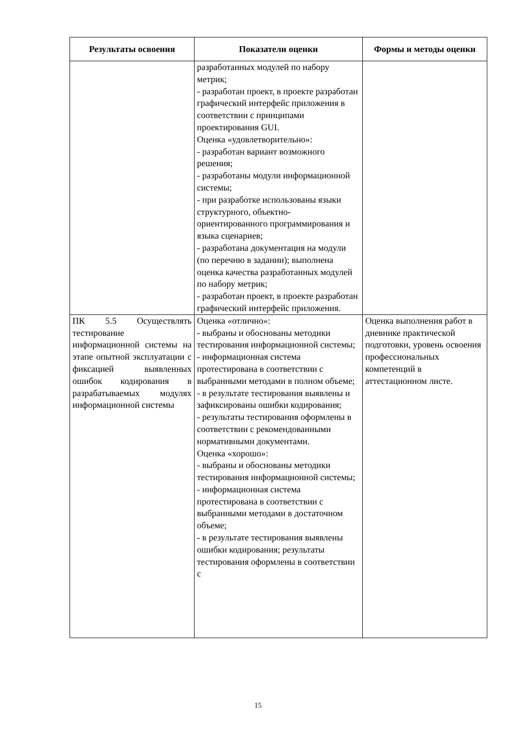| Результаты освоения | Показатели оценки | Формы и методы оценки |
| --- | --- | --- |
| | разработанных модулей по набору метрик; - разработан проект, в проекте разработан графический интерфейс приложения в соответствии с принципами проектирования GUI. Оценка «удовлетворительно»: - разработан вариант возможного решения; - разработаны модули информационной системы; - при разработке использованы языки структурного, объектно-ориентированного программирования и языка сценариев; - разработана документация на модули (по перечню в задании); выполнена оценка качества разработанных модулей по набору метрик; - разработан проект, в проекте разработан графический интерфейс приложения. | |
| ПК 5.5 Осуществлять тестирование информационной системы на этапе опытной эксплуатации с фиксацией выявленных ошибок кодирования в разрабатываемых модулях информационной системы | Оценка «отлично»: - выбраны и обоснованы методики тестирования информационной системы; - информационная система протестирована в соответствии с выбранными методами в полном объеме; - в результате тестирования выявлены и зафиксированы ошибки кодирования; - результаты тестирования оформлены в соответствии с рекомендованными нормативными документами. Оценка «хорошо»: - выбраны и обоснованы методики тестирования информационной системы; - информационная система протестирована в соответствии с выбранными методами в достаточном объеме; - в результате тестирования выявлены ошибки кодирования; результаты тестирования оформлены в соответствии с | Оценка выполнения работ в дневнике практической подготовки, уровень освоения профессиональных компетенций в аттестационном листе. |
15